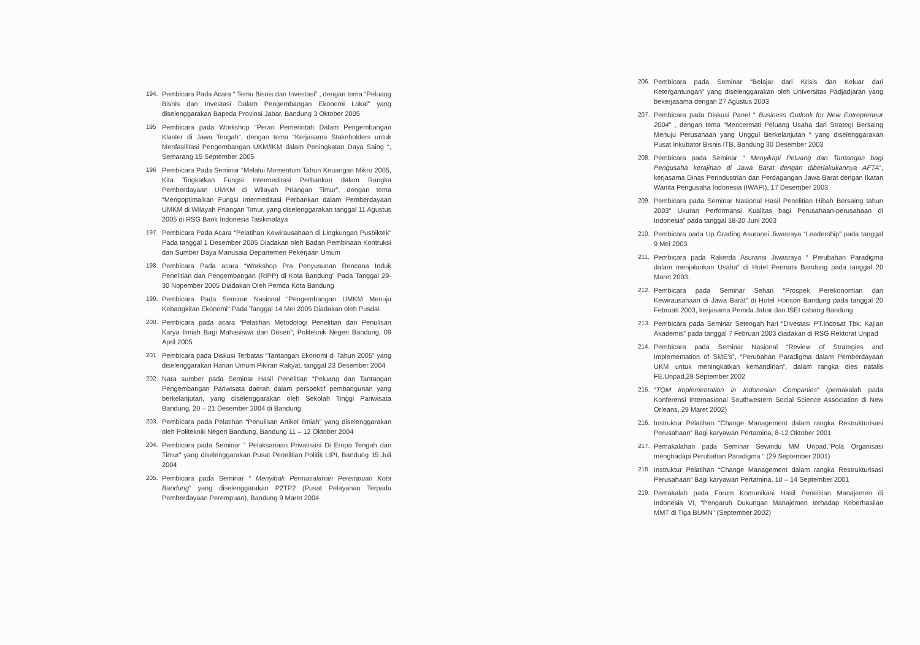194. Pembicara Pada Acara “ Temu Bisnis dan Investasi” , dengan tema “Peluang Bisnis dan Investasi Dalam Pengembangan Ekonomi Lokal” yang diselenggarakan Bapeda Provinsi Jabar, Bandung 3 Oktober 2005
195 Pembicara pada Workshop “Peran Pemerintah Dalam Pengembangan Klaster di Jawa Tengah”, dengan tema “Kerjasama Stakeholders untuk Menfasilitasi Pengembangan UKM/IKM dalam Peningkatan Daya Saing “, Semarang 15 September 2005
196 Pembicara Pada Seminar “Melalui Momentum Tahun Keuangan Mikro 2005, Kita Tingkatkan Fungsi Intermeditasi Perbankan dalam Rangka Pemberdayaan UMKM di Wilayah Priangan Timur”, dengan tema “Mengoptimalkan Fungsi Intermeditasi Perbankan dalam Pemberdayaan UMKM di Wilayah Priangan Timur, yang diselenggarakan tanggal 11 Agustus 2005 di RSG Bank Indonesia Tasikmalaya
197. Pembicara Pada Acara “Pelatihan Kewirausahaan di Lingkungan Pusbiktek” Pada tanggal 1 Desember 2005 Diadakan oleh Badan Pembinaan Kontruksi dan Sumber Daya Manusaia Departemen Pekerjaan Umum
198. Pembicara Pada acara “Workshop Pra Penyusunan Rencana Induk Penelitian dan Pengembangan (RIPP) di Kota Bandung” Pada Tanggal 29-30 Nopember 2005 Diadakan Oleh Pemda Kota Bandung
199. Pembicara Pada Seminar Nasional “Pengembangan UMKM Menuju Kebangkitan Ekonomi” Pada Tanggal 14 Mei 2005 Diadakan oleh Pusdai.
200. Pembicara pada acara “Pelatihan Metodologi Penelitian dan Penulisan Karya Ilmiah Bagi Mahasiswa dan Dosen”; Politeknik Negeri Bandung, 09 April 2005
201. Pembicara pada Diskusi Terbatas “Tantangan Ekonomi di Tahun 2005” yang diselenggarakan Harian Umum Pikiran Rakyat, tanggal 23 Desember 2004
202. Nara sumber pada Seminar Hasil Penelitian “Peluang dan Tantangan Pengembangan Pariwisata daerah dalam perspektif pembangunan yang berkelanjutan, yang diselenggarakan oleh Sekolah Tinggi Pariwisata Bandung, 20 – 21 Desember 2004 di Bandung
203. Pembicara pada Pelatihan “Penulisan Artikel Ilmiah” yang diselenggarakan oleh Politeknik Negeri Bandung, Bandung 11 – 12 Oktober 2004
204. Pembicara pada Seminar “ Pelaksanaan Privatisasi Di Eropa Tengah dan Timur” yang diselenggarakan Pusat Penelitian Politik LIPI, Bandung 15 Juli 2004
205. Pembicara pada Seminar “ Menyibak Permasalahan Perempuan Kota Bandung” yang diselenggarakan P2TP2 (Pusat Pelayanan Terpadu Pemberdayaan Perempuan), Bandung 9 Maret 2004
206. Pembicara pada Seminar “Belajar dari Krisis dan Keluar dari Ketergantungan” yang diselenggarakan oleh Universitas Padjadjaran yang bekerjasama dengan 27 Agustus 2003
207. Pembicara pada Diskusi Panel “ Business Outlook for New Entrepreneur 2004” , dengan tema “Mencermati Peluang Usaha dari Strategi Bersaing Menuju Perusahaan yang Unggul Berkelanjutan “ yang diselenggarakan Pusat Inkubator Bisnis ITB, Bandung 30 Desember 2003
208. Pembicara pada Seminar “ Menyikapi Peluang dan Tantangan bagi Pengusaha kerajinan di Jawa Barat dengan diberlakukannya AFTA”, kerjasama Dinas Perindustrian dan Perdagangan Jawa Barat dengan Ikatan Wanita Pengusaha Indonesia (IWAPI), 17 Desember 2003
209. Pembicara pada Seminar Nasional Hasil Penelitian Hibah Bersaing tahun 2003” Ukuran Performansi Kualitas bagi Perusahaan-perusahaan di Indonesia” pada tanggal 18-20 Juni 2003
210. Pembicara pada Up Grading Asuransi Jiwasraya “Leadership” pada tanggal 9 Mei 2003
211. Pembicara pada Rakerda Asuransi Jiwasraya “ Perubahan Paradigma dalam menjalankan Usaha” di Hotel Permata Bandung pada tanggal 20 Maret 2003.
212. Pembicara pada Seminar Sehari “Prospek Perekonomian dan Kewirausahaan di Jawa Barat” di Hotel Horison Bandung pada tanggal 20 Februati 2003, kerjasama Pemda Jabar dan ISEI cabang Bandung
213. Pembicara pada Seminar Setengah hari “Divestasi PT.Indosat Tbk; Kajian Akademis” pada tanggal 7 Februari 2003 diadakan di RSG Rektorat Unpad
214. Pembicara pada Seminar Nasional “Review of Strategies and Implementation of SME’s”, “Perubahan Paradigma dalam Pemberdayaan UKM untuk meningkatkan kemandirian”, dalam rangka dies natalis FE.Unpad,28 September 2002
215. “TQM Implementation in Indonesian Companies” (pemakalah pada Konferensi Internasional Southwestern Social Science Association di New Orleans, 29 Maret 2002)
216. Instruktur Pelatihan “Change Management dalam rangka Restrukturisasi Perusahaan” Bagi karyawan Pertamina, 8-12 Oktober 2001
217. Pemakalahan pada Seminar Sewindu MM Unpad,”Pola Organisasi menghadapi Perubahan Paradigma “ (29 September 2001)
218. Instruktur Pelatihan “Change Management dalam rangka Restrukturisasi Perusahaan” Bagi karyawan Pertamina, 10 – 14 September 2001
219. Pemakalah pada Forum Komunikasi Hasil Penelitian Manajemen di Indonesia VI, “Pengaruh Dukungan Manajemen terhadap Keberhasilan MMT di Tiga BUMN” (September 2002)